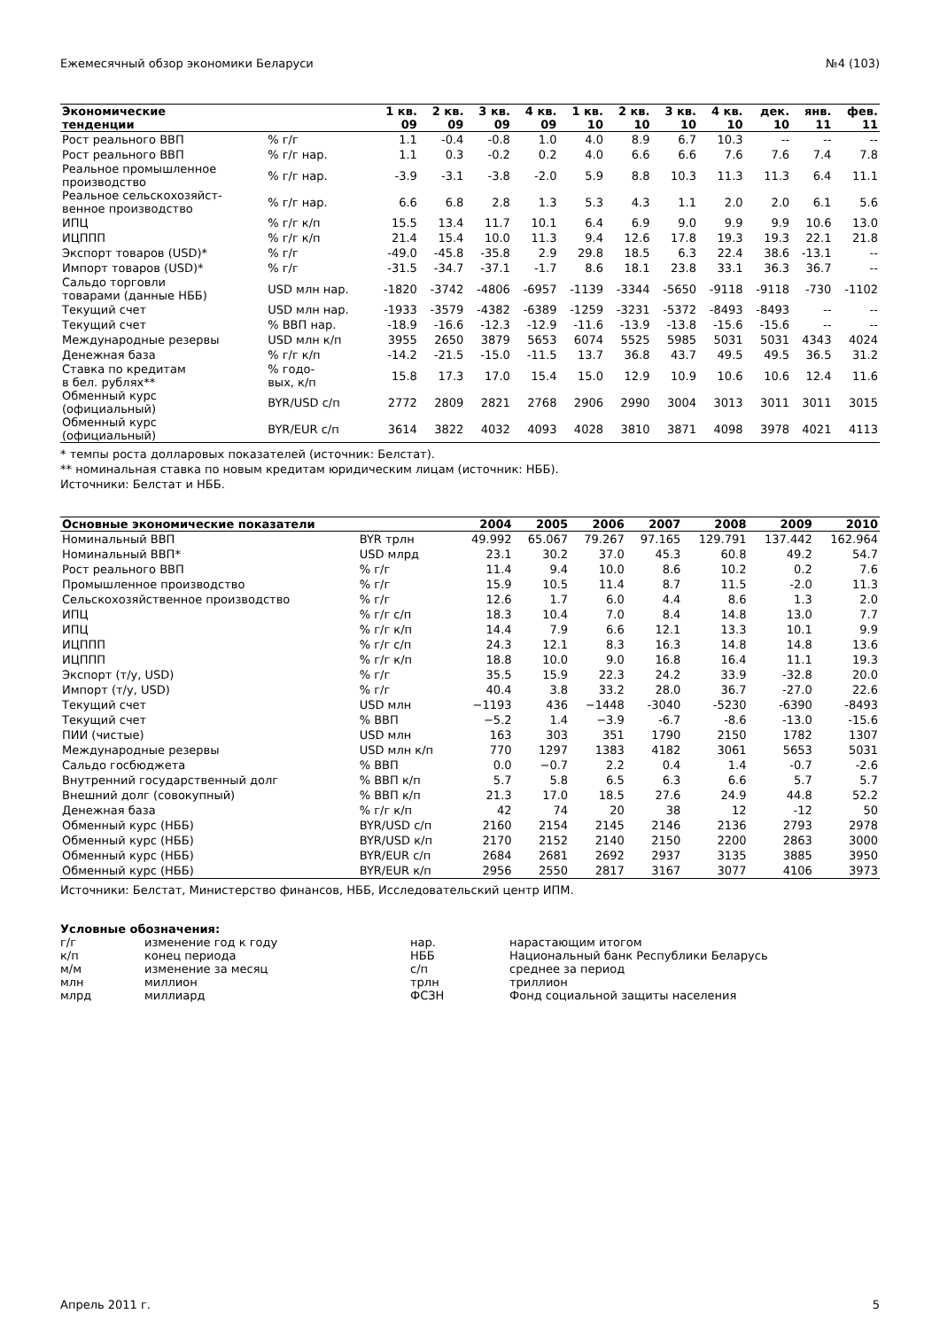Ежемесячный обзор экономики Беларуси №4 (103)
| Экономические тенденции | | 1 кв. 09 | 2 кв. 09 | 3 кв. 09 | 4 кв. 09 | 1 кв. 10 | 2 кв. 10 | 3 кв. 10 | 4 кв. 10 | дек. 10 | янв. 11 | фев. 11 |
| --- | --- | --- | --- | --- | --- | --- | --- | --- | --- | --- | --- | --- |
| Рост реального ВВП | % г/г | 1.1 | -0.4 | -0.8 | 1.0 | 4.0 | 8.9 | 6.7 | 10.3 | -- | -- | -- |
| Рост реального ВВП | % г/г нар. | 1.1 | 0.3 | -0.2 | 0.2 | 4.0 | 6.6 | 6.6 | 7.6 | 7.6 | 7.4 | 7.8 |
| Реальное промышленное производство | % г/г нар. | -3.9 | -3.1 | -3.8 | -2.0 | 5.9 | 8.8 | 10.3 | 11.3 | 11.3 | 6.4 | 11.1 |
| Реальное сельскохозяйст- венное производство | % г/г нар. | 6.6 | 6.8 | 2.8 | 1.3 | 5.3 | 4.3 | 1.1 | 2.0 | 2.0 | 6.1 | 5.6 |
| ИПЦ | % г/г к/п | 15.5 | 13.4 | 11.7 | 10.1 | 6.4 | 6.9 | 9.0 | 9.9 | 9.9 | 10.6 | 13.0 |
| ИЦППП | % г/г к/п | 21.4 | 15.4 | 10.0 | 11.3 | 9.4 | 12.6 | 17.8 | 19.3 | 19.3 | 22.1 | 21.8 |
| Экспорт товаров (USD)* | % г/г | -49.0 | -45.8 | -35.8 | 2.9 | 29.8 | 18.5 | 6.3 | 22.4 | 38.6 | -13.1 | -- |
| Импорт товаров (USD)* | % г/г | -31.5 | -34.7 | -37.1 | -1.7 | 8.6 | 18.1 | 23.8 | 33.1 | 36.3 | 36.7 | -- |
| Сальдо торговли товарами (данные НББ) | USD млн нар. | -1820 | -3742 | -4806 | -6957 | -1139 | -3344 | -5650 | -9118 | -9118 | -730 | -1102 |
| Текущий счет | USD млн нар. | -1933 | -3579 | -4382 | -6389 | -1259 | -3231 | -5372 | -8493 | -8493 | -- | -- |
| Текущий счет | % ВВП нар. | -18.9 | -16.6 | -12.3 | -12.9 | -11.6 | -13.9 | -13.8 | -15.6 | -15.6 | -- | -- |
| Международные резервы | USD млн к/п | 3955 | 2650 | 3879 | 5653 | 6074 | 5525 | 5985 | 5031 | 5031 | 4343 | 4024 |
| Денежная база | % г/г к/п | -14.2 | -21.5 | -15.0 | -11.5 | 13.7 | 36.8 | 43.7 | 49.5 | 49.5 | 36.5 | 31.2 |
| Ставка по кредитам в бел. рублях** | % годо- вых, к/п | 15.8 | 17.3 | 17.0 | 15.4 | 15.0 | 12.9 | 10.9 | 10.6 | 10.6 | 12.4 | 11.6 |
| Обменный курс (официальный) | BYR/USD с/п | 2772 | 2809 | 2821 | 2768 | 2906 | 2990 | 3004 | 3013 | 3011 | 3011 | 3015 |
| Обменный курс (официальный) | BYR/EUR с/п | 3614 | 3822 | 4032 | 4093 | 4028 | 3810 | 3871 | 4098 | 3978 | 4021 | 4113 |
* темпы роста долларовых показателей (источник: Белстат).
** номинальная ставка по новым кредитам юридическим лицам (источник: НББ).
Источники: Белстат и НББ.
| Основные экономические показатели | | 2004 | 2005 | 2006 | 2007 | 2008 | 2009 | 2010 |
| --- | --- | --- | --- | --- | --- | --- | --- | --- |
| Номинальный ВВП | BYR трлн | 49.992 | 65.067 | 79.267 | 97.165 | 129.791 | 137.442 | 162.964 |
| Номинальный ВВП* | USD млрд | 23.1 | 30.2 | 37.0 | 45.3 | 60.8 | 49.2 | 54.7 |
| Рост реального ВВП | % г/г | 11.4 | 9.4 | 10.0 | 8.6 | 10.2 | 0.2 | 7.6 |
| Промышленное производство | % г/г | 15.9 | 10.5 | 11.4 | 8.7 | 11.5 | -2.0 | 11.3 |
| Сельскохозяйственное производство | % г/г | 12.6 | 1.7 | 6.0 | 4.4 | 8.6 | 1.3 | 2.0 |
| ИПЦ | % г/г с/п | 18.3 | 10.4 | 7.0 | 8.4 | 14.8 | 13.0 | 7.7 |
| ИПЦ | % г/г к/п | 14.4 | 7.9 | 6.6 | 12.1 | 13.3 | 10.1 | 9.9 |
| ИЦППП | % г/г с/п | 24.3 | 12.1 | 8.3 | 16.3 | 14.8 | 14.8 | 13.6 |
| ИЦППП | % г/г к/п | 18.8 | 10.0 | 9.0 | 16.8 | 16.4 | 11.1 | 19.3 |
| Экспорт (т/у, USD) | % г/г | 35.5 | 15.9 | 22.3 | 24.2 | 33.9 | -32.8 | 20.0 |
| Импорт (т/у, USD) | % г/г | 40.4 | 3.8 | 33.2 | 28.0 | 36.7 | -27.0 | 22.6 |
| Текущий счет | USD млн | −1193 | 436 | −1448 | -3040 | -5230 | -6390 | -8493 |
| Текущий счет | % ВВП | −5.2 | 1.4 | −3.9 | -6.7 | -8.6 | -13.0 | -15.6 |
| ПИИ (чистые) | USD млн | 163 | 303 | 351 | 1790 | 2150 | 1782 | 1307 |
| Международные резервы | USD млн к/п | 770 | 1297 | 1383 | 4182 | 3061 | 5653 | 5031 |
| Сальдо госбюджета | % ВВП | 0.0 | −0.7 | 2.2 | 0.4 | 1.4 | -0.7 | -2.6 |
| Внутренний государственный долг | % ВВП к/п | 5.7 | 5.8 | 6.5 | 6.3 | 6.6 | 5.7 | 5.7 |
| Внешний долг (совокупный) | % ВВП к/п | 21.3 | 17.0 | 18.5 | 27.6 | 24.9 | 44.8 | 52.2 |
| Денежная база | % г/г к/п | 42 | 74 | 20 | 38 | 12 | -12 | 50 |
| Обменный курс (НББ) | BYR/USD с/п | 2160 | 2154 | 2145 | 2146 | 2136 | 2793 | 2978 |
| Обменный курс (НББ) | BYR/USD к/п | 2170 | 2152 | 2140 | 2150 | 2200 | 2863 | 3000 |
| Обменный курс (НББ) | BYR/EUR с/п | 2684 | 2681 | 2692 | 2937 | 3135 | 3885 | 3950 |
| Обменный курс (НББ) | BYR/EUR к/п | 2956 | 2550 | 2817 | 3167 | 3077 | 4106 | 3973 |
Источники: Белстат, Министерство финансов, НББ, Исследовательский центр ИПМ.
Условные обозначения:
| г/г | изменение год к году | нар. | нарастающим итогом |
| к/п | конец периода | НББ | Национальный банк Республики Беларусь |
| м/м | изменение за месяц | с/п | среднее за период |
| млн | миллион | трлн | триллион |
| млрд | миллиард | ФСЗН | Фонд социальной защиты населения |
Апрель 2011 г. 5